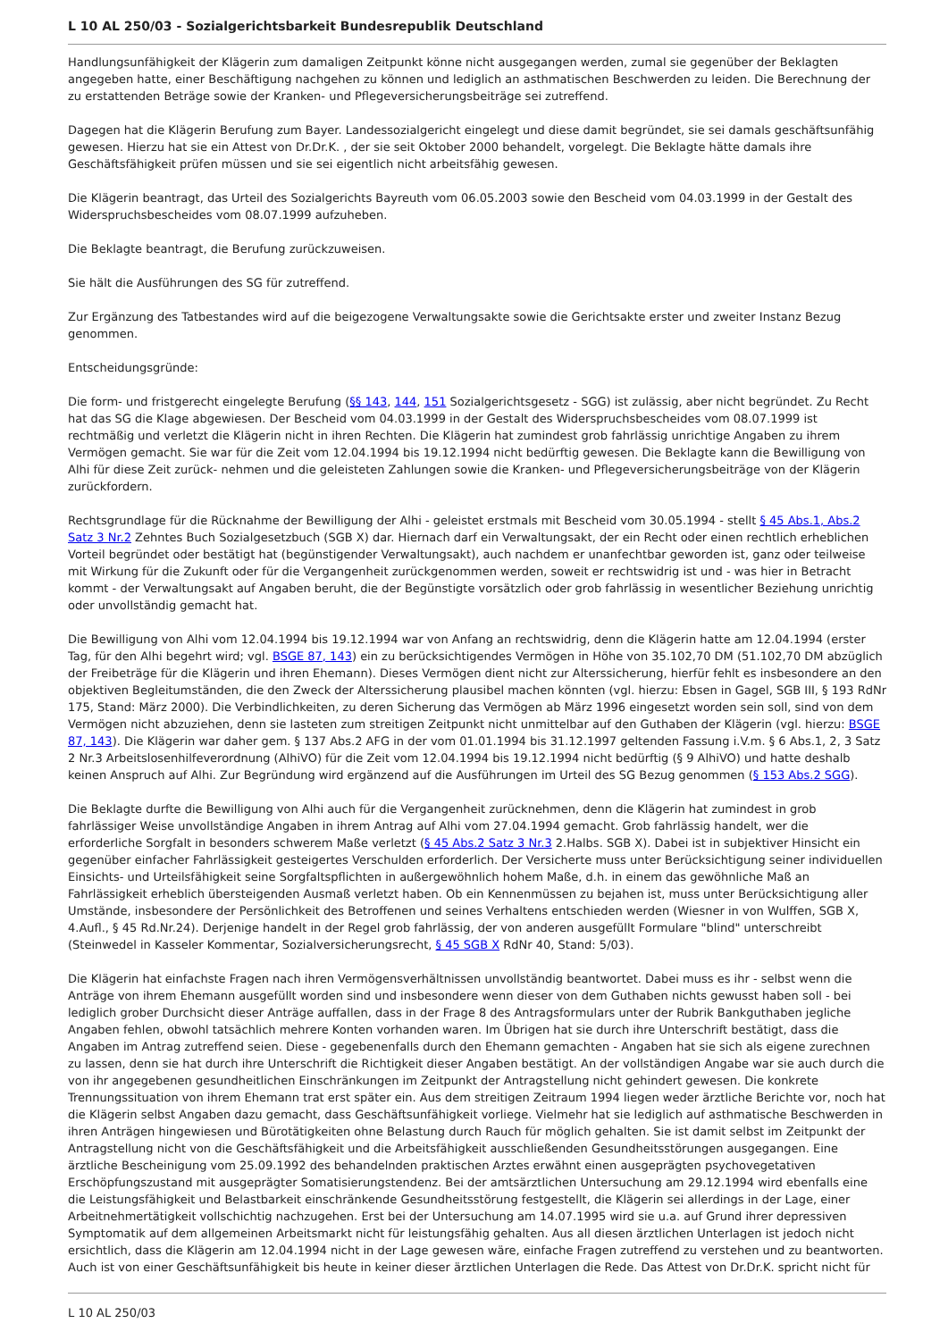L 10 AL 250/03 - Sozialgerichtsbarkeit Bundesrepublik Deutschland
Handlungsunfähigkeit der Klägerin zum damaligen Zeitpunkt könne nicht ausgegangen werden, zumal sie gegenüber der Beklagten angegeben hatte, einer Beschäftigung nachgehen zu können und lediglich an asthmatischen Beschwerden zu leiden. Die Berechnung der zu erstattenden Beträge sowie der Kranken- und Pflegeversicherungsbeiträge sei zutreffend.
Dagegen hat die Klägerin Berufung zum Bayer. Landessozialgericht eingelegt und diese damit begründet, sie sei damals geschäftsunfähig gewesen. Hierzu hat sie ein Attest von Dr.Dr.K. , der sie seit Oktober 2000 behandelt, vorgelegt. Die Beklagte hätte damals ihre Geschäftsfähigkeit prüfen müssen und sie sei eigentlich nicht arbeitsfähig gewesen.
Die Klägerin beantragt, das Urteil des Sozialgerichts Bayreuth vom 06.05.2003 sowie den Bescheid vom 04.03.1999 in der Gestalt des Widerspruchsbescheides vom 08.07.1999 aufzuheben.
Die Beklagte beantragt, die Berufung zurückzuweisen.
Sie hält die Ausführungen des SG für zutreffend.
Zur Ergänzung des Tatbestandes wird auf die beigezogene Verwaltungsakte sowie die Gerichtsakte erster und zweiter Instanz Bezug genommen.
Entscheidungsgründe:
Die form- und fristgerecht eingelegte Berufung (§§ 143, 144, 151 Sozialgerichtsgesetz - SGG) ist zulässig, aber nicht begründet. Zu Recht hat das SG die Klage abgewiesen. Der Bescheid vom 04.03.1999 in der Gestalt des Widerspruchsbescheides vom 08.07.1999 ist rechtmäßig und verletzt die Klägerin nicht in ihren Rechten. Die Klägerin hat zumindest grob fahrlässig unrichtige Angaben zu ihrem Vermögen gemacht. Sie war für die Zeit vom 12.04.1994 bis 19.12.1994 nicht bedürftig gewesen. Die Beklagte kann die Bewilligung von Alhi für diese Zeit zurück- nehmen und die geleisteten Zahlungen sowie die Kranken- und Pflegeversicherungsbeiträge von der Klägerin zurückfordern.
Rechtsgrundlage für die Rücknahme der Bewilligung der Alhi - geleistet erstmals mit Bescheid vom 30.05.1994 - stellt § 45 Abs.1, Abs.2 Satz 3 Nr.2 Zehntes Buch Sozialgesetzbuch (SGB X) dar. Hiernach darf ein Verwaltungsakt, der ein Recht oder einen rechtlich erheblichen Vorteil begründet oder bestätigt hat (begünstigender Verwaltungsakt), auch nachdem er unanfechtbar geworden ist, ganz oder teilweise mit Wirkung für die Zukunft oder für die Vergangenheit zurückgenommen werden, soweit er rechtswidrig ist und - was hier in Betracht kommt - der Verwaltungsakt auf Angaben beruht, die der Begünstigte vorsätzlich oder grob fahrlässig in wesentlicher Beziehung unrichtig oder unvollständig gemacht hat.
Die Bewilligung von Alhi vom 12.04.1994 bis 19.12.1994 war von Anfang an rechtswidrig, denn die Klägerin hatte am 12.04.1994 (erster Tag, für den Alhi begehrt wird; vgl. BSGE 87, 143) ein zu berücksichtigendes Vermögen in Höhe von 35.102,70 DM (51.102,70 DM abzüglich der Freibeträge für die Klägerin und ihren Ehemann). Dieses Vermögen dient nicht zur Alterssicherung, hierfür fehlt es insbesondere an den objektiven Begleitumständen, die den Zweck der Alterssicherung plausibel machen könnten (vgl. hierzu: Ebsen in Gagel, SGB III, § 193 RdNr 175, Stand: März 2000). Die Verbindlichkeiten, zu deren Sicherung das Vermögen ab März 1996 eingesetzt worden sein soll, sind von dem Vermögen nicht abzuziehen, denn sie lasteten zum streitigen Zeitpunkt nicht unmittelbar auf den Guthaben der Klägerin (vgl. hierzu: BSGE 87, 143). Die Klägerin war daher gem. § 137 Abs.2 AFG in der vom 01.01.1994 bis 31.12.1997 geltenden Fassung i.V.m. § 6 Abs.1, 2, 3 Satz 2 Nr.3 Arbeitslosenhilfeverordnung (AlhiVO) für die Zeit vom 12.04.1994 bis 19.12.1994 nicht bedürftig (§ 9 AlhiVO) und hatte deshalb keinen Anspruch auf Alhi. Zur Begründung wird ergänzend auf die Ausführungen im Urteil des SG Bezug genommen (§ 153 Abs.2 SGG).
Die Beklagte durfte die Bewilligung von Alhi auch für die Vergangenheit zurücknehmen, denn die Klägerin hat zumindest in grob fahrlässiger Weise unvollständige Angaben in ihrem Antrag auf Alhi vom 27.04.1994 gemacht. Grob fahrlässig handelt, wer die erforderliche Sorgfalt in besonders schwerem Maße verletzt (§ 45 Abs.2 Satz 3 Nr.3 2.Halbs. SGB X). Dabei ist in subjektiver Hinsicht ein gegenüber einfacher Fahrlässigkeit gesteigertes Verschulden erforderlich. Der Versicherte muss unter Berücksichtigung seiner individuellen Einsichts- und Urteilsfähigkeit seine Sorgfaltspflichten in außergewöhnlich hohem Maße, d.h. in einem das gewöhnliche Maß an Fahrlässigkeit erheblich übersteigenden Ausmaß verletzt haben. Ob ein Kennenmüssen zu bejahen ist, muss unter Berücksichtigung aller Umstände, insbesondere der Persönlichkeit des Betroffenen und seines Verhaltens entschieden werden (Wiesner in von Wulffen, SGB X, 4.Aufl., § 45 Rd.Nr.24). Derjenige handelt in der Regel grob fahrlässig, der von anderen ausgefüllt Formulare "blind" unterschreibt (Steinwedel in Kasseler Kommentar, Sozialversicherungsrecht, § 45 SGB X RdNr 40, Stand: 5/03).
Die Klägerin hat einfachste Fragen nach ihren Vermögensverhältnissen unvollständig beantwortet. Dabei muss es ihr - selbst wenn die Anträge von ihrem Ehemann ausgefüllt worden sind und insbesondere wenn dieser von dem Guthaben nichts gewusst haben soll - bei lediglich grober Durchsicht dieser Anträge auffallen, dass in der Frage 8 des Antragsformulars unter der Rubrik Bankguthaben jegliche Angaben fehlen, obwohl tatsächlich mehrere Konten vorhanden waren. Im Übrigen hat sie durch ihre Unterschrift bestätigt, dass die Angaben im Antrag zutreffend seien. Diese - gegebenenfalls durch den Ehemann gemachten - Angaben hat sie sich als eigene zurechnen zu lassen, denn sie hat durch ihre Unterschrift die Richtigkeit dieser Angaben bestätigt. An der vollständigen Angabe war sie auch durch die von ihr angegebenen gesundheitlichen Einschränkungen im Zeitpunkt der Antragstellung nicht gehindert gewesen. Die konkrete Trennungssituation von ihrem Ehemann trat erst später ein. Aus dem streitigen Zeitraum 1994 liegen weder ärztliche Berichte vor, noch hat die Klägerin selbst Angaben dazu gemacht, dass Geschäftsunfähigkeit vorliege. Vielmehr hat sie lediglich auf asthmatische Beschwerden in ihren Anträgen hingewiesen und Bürotätigkeiten ohne Belastung durch Rauch für möglich gehalten. Sie ist damit selbst im Zeitpunkt der Antragstellung nicht von die Geschäftsfähigkeit und die Arbeitsfähigkeit ausschließenden Gesundheitsstörungen ausgegangen. Eine ärztliche Bescheinigung vom 25.09.1992 des behandelnden praktischen Arztes erwähnt einen ausgeprägten psychovegetativen Erschöpfungszustand mit ausgeprägter Somatisierungstendenz. Bei der amtsärztlichen Untersuchung am 29.12.1994 wird ebenfalls eine die Leistungsfähigkeit und Belastbarkeit einschränkende Gesundheitsstörung festgestellt, die Klägerin sei allerdings in der Lage, einer Arbeitnehmertätigkeit vollschichtig nachzugehen. Erst bei der Untersuchung am 14.07.1995 wird sie u.a. auf Grund ihrer depressiven Symptomatik auf dem allgemeinen Arbeitsmarkt nicht für leistungsfähig gehalten. Aus all diesen ärztlichen Unterlagen ist jedoch nicht ersichtlich, dass die Klägerin am 12.04.1994 nicht in der Lage gewesen wäre, einfache Fragen zutreffend zu verstehen und zu beantworten. Auch ist von einer Geschäftsunfähigkeit bis heute in keiner dieser ärztlichen Unterlagen die Rede. Das Attest von Dr.Dr.K. spricht nicht für
L 10 AL 250/03